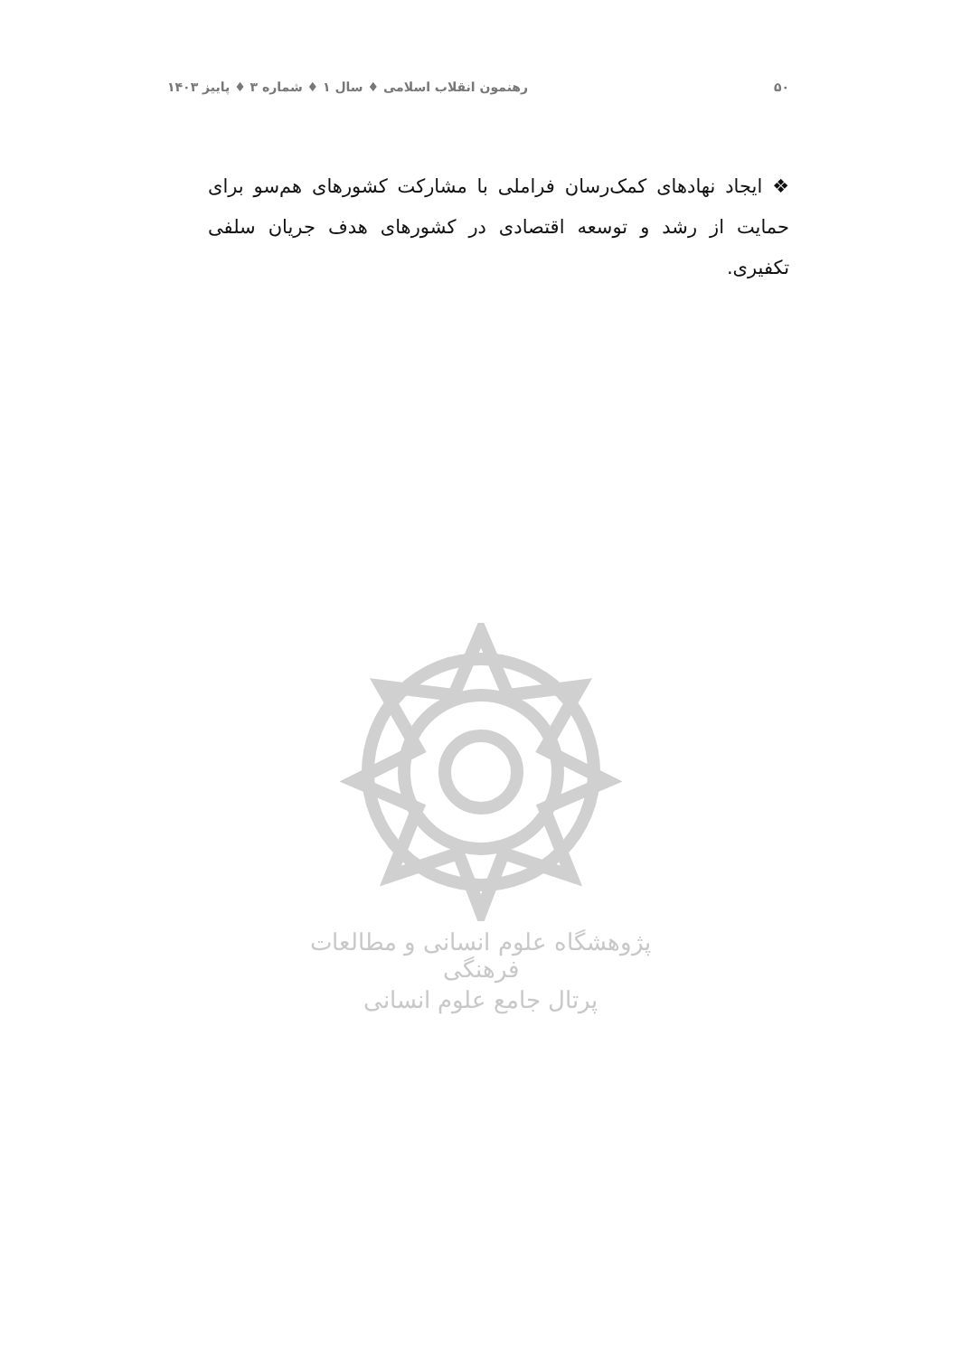۵۰ رهنمون انقلاب اسلامی ♦ سال ۱ ♦ شماره ۳ ♦ پاییز ۱۴۰۳
❖ ایجاد نهادهای کمک‌رسان فراملی با مشارکت کشورهای هم‌سو برای حمایت از رشد و توسعه اقتصادی در کشورهای هدف جریان سلفی تکفیری.
پژوهشگاه علوم انسانی و مطالعات فرهنگی
پرتال جامع علوم انسانی